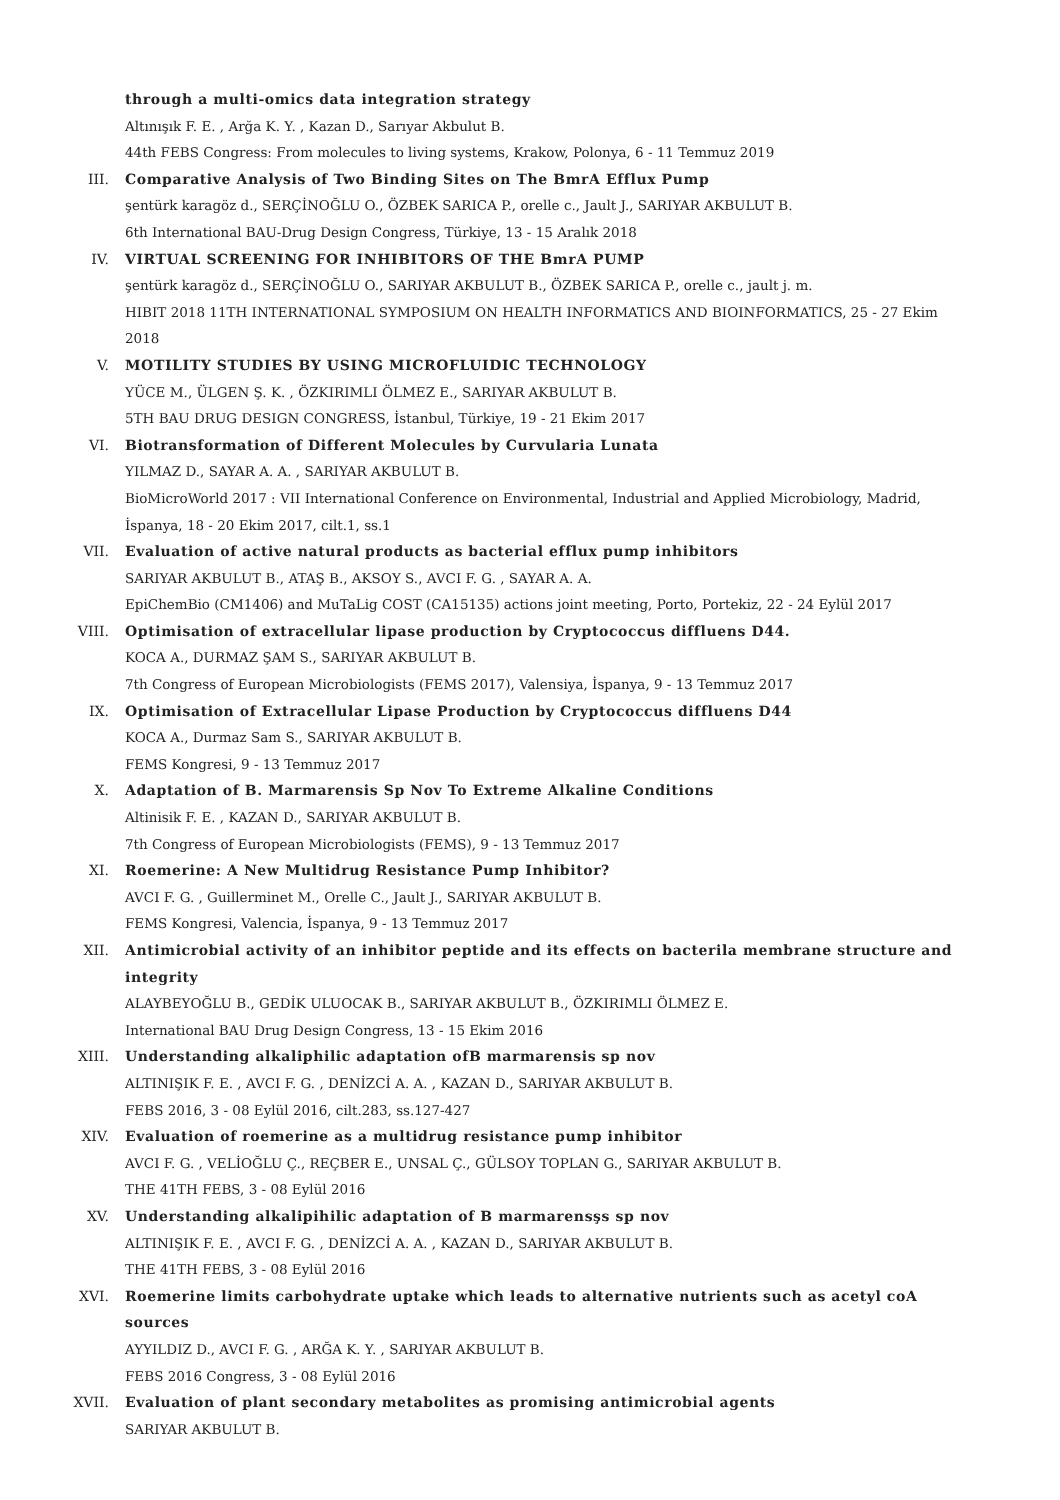through a multi-omics data integration strategy
Altınışık F. E. , Arğa K. Y. , Kazan D., Sarıyar Akbulut B.
44th FEBS Congress: From molecules to living systems, Krakow, Polonya, 6 - 11 Temmuz 2019
III. Comparative Analysis of Two Binding Sites on The BmrA Efflux Pump
şentürk karagöz d., SERÇİNOĞLU O., ÖZBEK SARICA P., orelle c., Jault J., SARIYAR AKBULUT B.
6th International BAU-Drug Design Congress, Türkiye, 13 - 15 Aralık 2018
IV. VIRTUAL SCREENING FOR INHIBITORS OF THE BmrA PUMP
şentürk karagöz d., SERÇİNOĞLU O., SARIYAR AKBULUT B., ÖZBEK SARICA P., orelle c., jault j. m.
HIBIT 2018 11TH INTERNATIONAL SYMPOSIUM ON HEALTH INFORMATICS AND BIOINFORMATICS, 25 - 27 Ekim 2018
V. MOTILITY STUDIES BY USING MICROFLUIDIC TECHNOLOGY
YÜCE M., ÜLGEN Ş. K. , ÖZKIRIMLI ÖLMEZ E., SARIYAR AKBULUT B.
5TH BAU DRUG DESIGN CONGRESS, İstanbul, Türkiye, 19 - 21 Ekim 2017
VI. Biotransformation of Different Molecules by Curvularia Lunata
YILMAZ D., SAYAR A. A. , SARIYAR AKBULUT B.
BioMicroWorld 2017 : VII International Conference on Environmental, Industrial and Applied Microbiology, Madrid, İspanya, 18 - 20 Ekim 2017, cilt.1, ss.1
VII. Evaluation of active natural products as bacterial efflux pump inhibitors
SARIYAR AKBULUT B., ATAŞ B., AKSOY S., AVCI F. G. , SAYAR A. A.
EpiChemBio (CM1406) and MuTaLig COST (CA15135) actions joint meeting, Porto, Portekiz, 22 - 24 Eylül 2017
VIII. Optimisation of extracellular lipase production by Cryptococcus diffluens D44.
KOCA A., DURMAZ ŞAM S., SARIYAR AKBULUT B.
7th Congress of European Microbiologists (FEMS 2017), Valensiya, İspanya, 9 - 13 Temmuz 2017
IX. Optimisation of Extracellular Lipase Production by Cryptococcus diffluens D44
KOCA A., Durmaz Sam S., SARIYAR AKBULUT B.
FEMS Kongresi, 9 - 13 Temmuz 2017
X. Adaptation of B. Marmarensis Sp Nov To Extreme Alkaline Conditions
Altinisik F. E. , KAZAN D., SARIYAR AKBULUT B.
7th Congress of European Microbiologists (FEMS), 9 - 13 Temmuz 2017
XI. Roemerine: A New Multidrug Resistance Pump Inhibitor?
AVCI F. G. , Guillerminet M., Orelle C., Jault J., SARIYAR AKBULUT B.
FEMS Kongresi, Valencia, İspanya, 9 - 13 Temmuz 2017
XII. Antimicrobial activity of an inhibitor peptide and its effects on bacterila membrane structure and integrity
ALAYBEYOĞLU B., GEDİK ULUOCAK B., SARIYAR AKBULUT B., ÖZKIRIMLI ÖLMEZ E.
International BAU Drug Design Congress, 13 - 15 Ekim 2016
XIII. Understanding alkaliphilic adaptation ofB marmarensis sp nov
ALTINIŞIK F. E. , AVCI F. G. , DENİZCİ A. A. , KAZAN D., SARIYAR AKBULUT B.
FEBS 2016, 3 - 08 Eylül 2016, cilt.283, ss.127-427
XIV. Evaluation of roemerine as a multidrug resistance pump inhibitor
AVCI F. G. , VELİOĞLU Ç., REÇBER E., UNSAL Ç., GÜLSOY TOPLAN G., SARIYAR AKBULUT B.
THE 41TH FEBS, 3 - 08 Eylül 2016
XV. Understanding alkalipihilic adaptation of B marmarensşs sp nov
ALTINIŞIK F. E. , AVCI F. G. , DENİZCİ A. A. , KAZAN D., SARIYAR AKBULUT B.
THE 41TH FEBS, 3 - 08 Eylül 2016
XVI. Roemerine limits carbohydrate uptake which leads to alternative nutrients such as acetyl coA sources
AYYILDIZ D., AVCI F. G. , ARĞA K. Y. , SARIYAR AKBULUT B.
FEBS 2016 Congress, 3 - 08 Eylül 2016
XVII. Evaluation of plant secondary metabolites as promising antimicrobial agents
SARIYAR AKBULUT B.